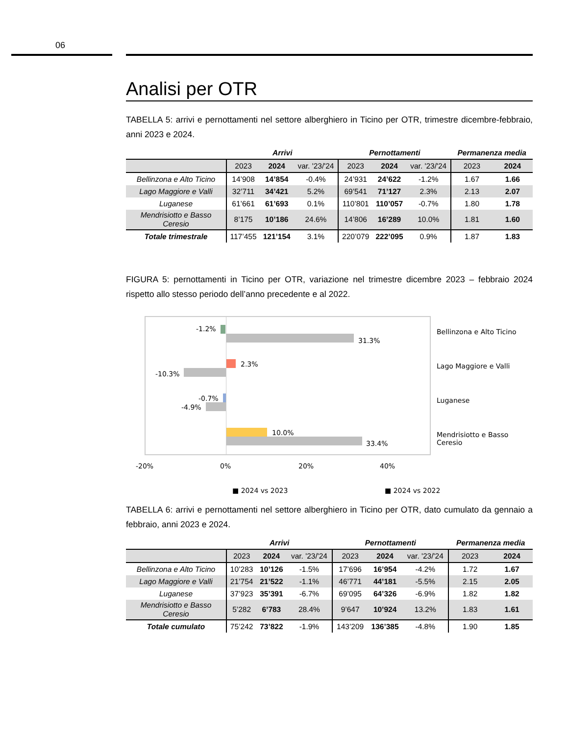06
Analisi per OTR
TABELLA 5: arrivi e pernottamenti nel settore alberghiero in Ticino per OTR, trimestre dicembre-febbraio, anni 2023 e 2024.
| | Arrivi | | | Pernottamenti | | | Permanenza media | |
| --- | --- | --- | --- | --- | --- | --- | --- | --- |
| | 2023 | 2024 | var. '23/'24 | 2023 | 2024 | var. '23/'24 | 2023 | 2024 |
| Bellinzona e Alto Ticino | 14’908 | 14’854 | -0.4% | 24’931 | 24’622 | -1.2% | 1.67 | 1.66 |
| Lago Maggiore e Valli | 32’711 | 34’421 | 5.2% | 69’541 | 71’127 | 2.3% | 2.13 | 2.07 |
| Luganese | 61’661 | 61’693 | 0.1% | 110’801 | 110’057 | -0.7% | 1.80 | 1.78 |
| Mendrisiotto e Basso Ceresio | 8’175 | 10’186 | 24.6% | 14’806 | 16’289 | 10.0% | 1.81 | 1.60 |
| Totale trimestrale | 117’455 | 121’154 | 3.1% | 220’079 | 222’095 | 0.9% | 1.87 | 1.83 |
FIGURA 5: pernottamenti in Ticino per OTR, variazione nel trimestre dicembre 2023 – febbraio 2024 rispetto allo stesso periodo dell’anno precedente e al 2022.
-1.2%
31.3%
2.3%
-10.3%
-0.7%
-4.9%
10.0%
33.4%
Bellinzona e Alto Ticino
Lago Maggiore e Valli
Luganese
Mendrisiotto e Basso Ceresio
-20% 0% 20% 40%
■ 2024 vs 2023 ■ 2024 vs 2022
TABELLA 6: arrivi e pernottamenti nel settore alberghiero in Ticino per OTR, dato cumulato da gennaio a febbraio, anni 2023 e 2024.
| | Arrivi | | | Pernottamenti | | | Permanenza media | |
| --- | --- | --- | --- | --- | --- | --- | --- | --- |
| | 2023 | 2024 | var. '23/'24 | 2023 | 2024 | var. '23/'24 | 2023 | 2024 |
| Bellinzona e Alto Ticino | 10’283 | 10’126 | -1.5% | 17’696 | 16’954 | -4.2% | 1.72 | 1.67 |
| Lago Maggiore e Valli | 21’754 | 21’522 | -1.1% | 46’771 | 44’181 | -5.5% | 2.15 | 2.05 |
| Luganese | 37’923 | 35’391 | -6.7% | 69’095 | 64’326 | -6.9% | 1.82 | 1.82 |
| Mendrisiotto e Basso Ceresio | 5’282 | 6’783 | 28.4% | 9’647 | 10’924 | 13.2% | 1.83 | 1.61 |
| Totale cumulato | 75’242 | 73’822 | -1.9% | 143’209 | 136’385 | -4.8% | 1.90 | 1.85 |